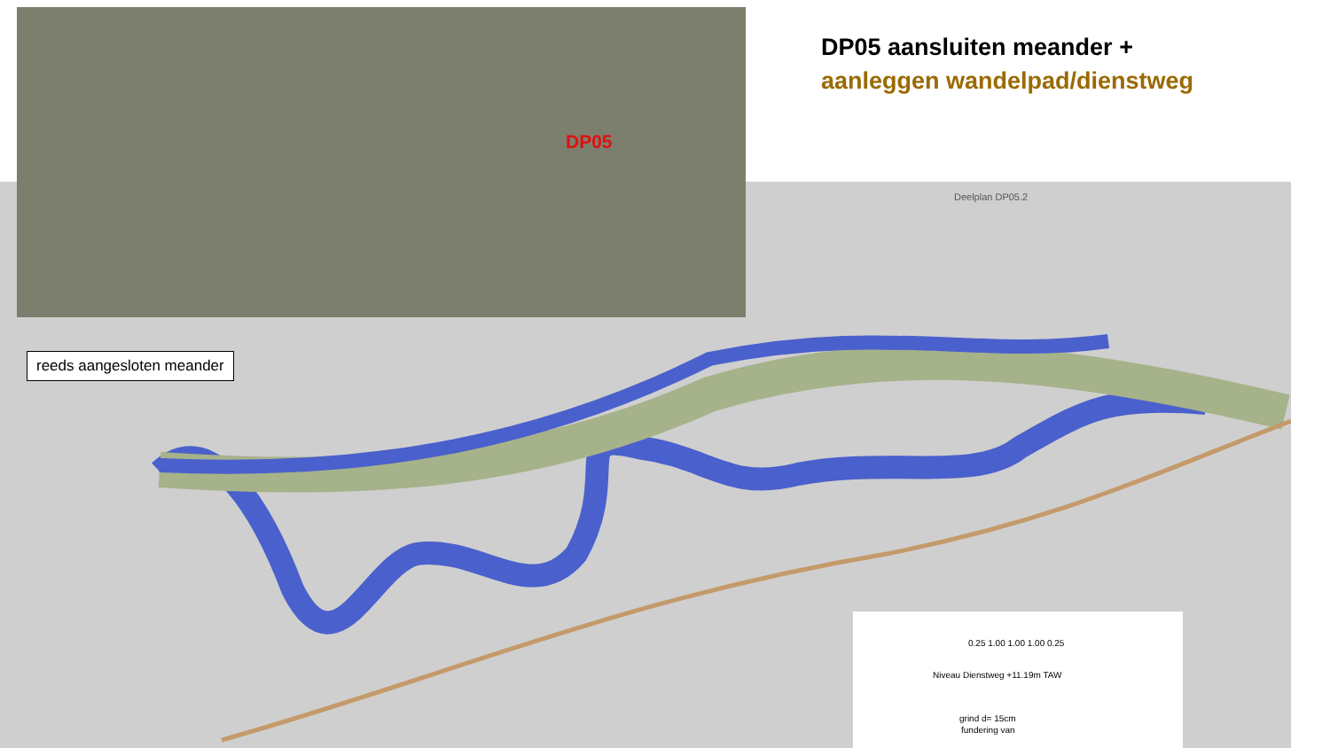DP05
DP05 aansluiten meander +
aanleggen wandelpad/dienstweg
Deelplan DP05.2
reeds aangesloten meander
0.25 1.00 1.00 1.00 0.25
Niveau Dienstweg +11.19m TAW
grind d= 15cm
fundering van